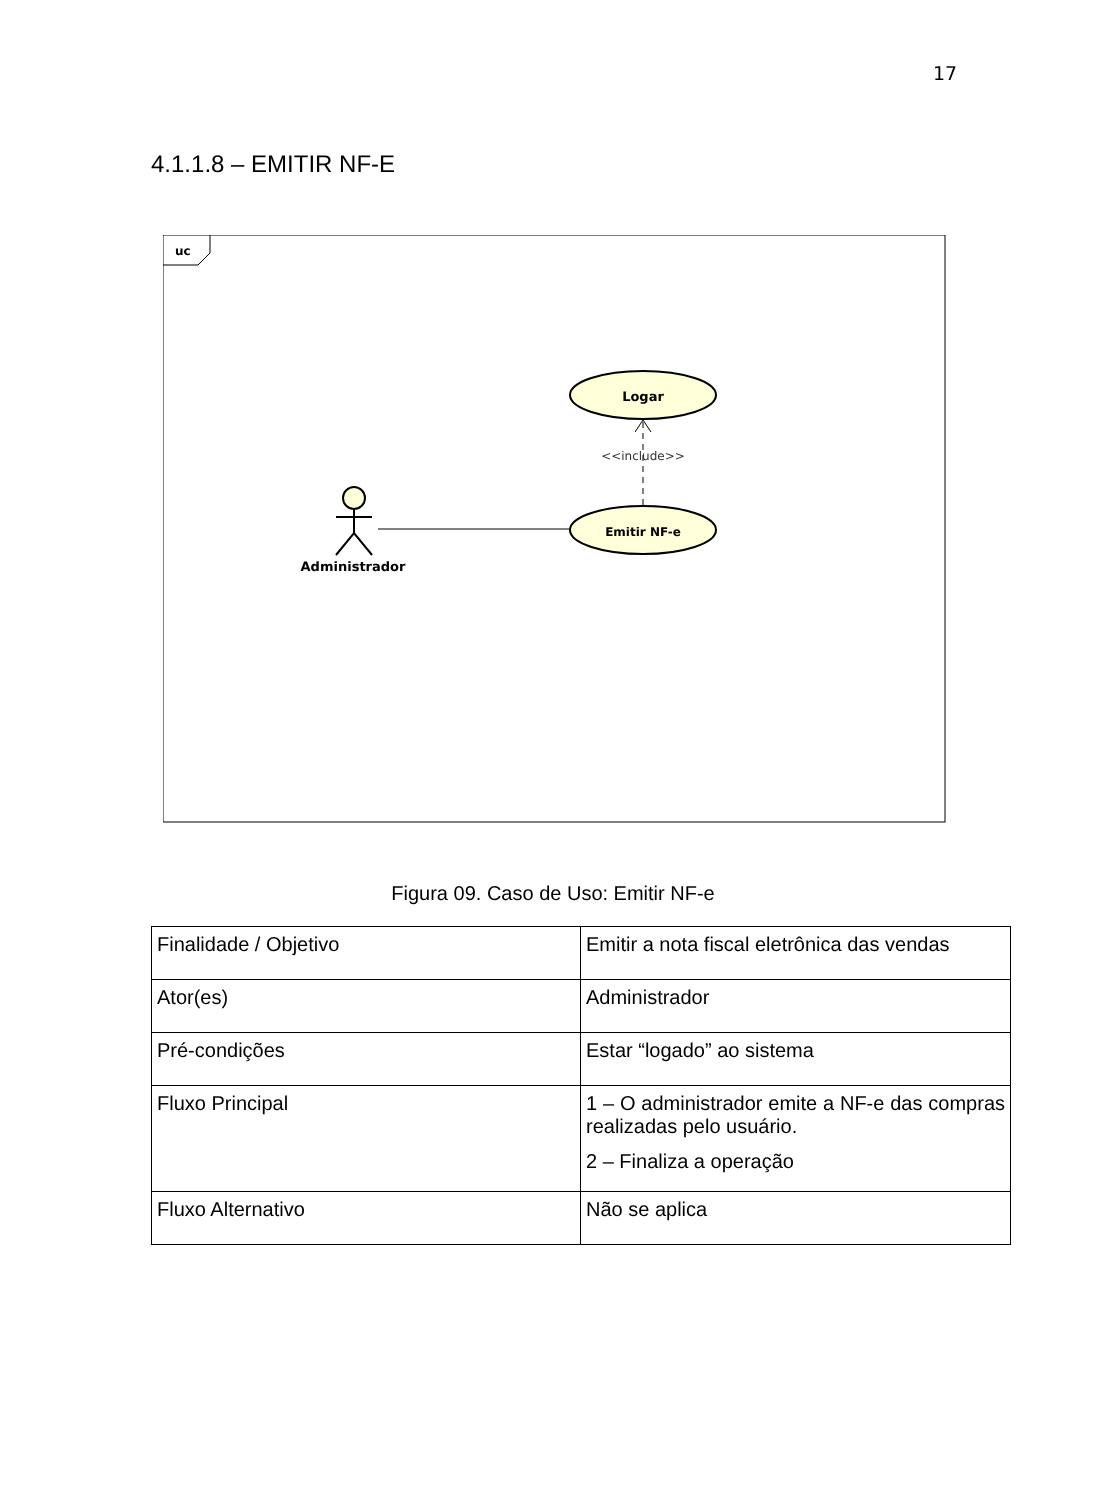17
4.1.1.8 – EMITIR NF-E
uc
Logar
Emitir NF-e
<<include>>
Administrador
Figura 09. Caso de Uso: Emitir NF-e
| Finalidade / Objetivo | Emitir a nota fiscal eletrônica das vendas |
| Ator(es) | Administrador |
| Pré-condições | Estar “logado” ao sistema |
| Fluxo Principal | 1 – O administrador emite a NF-e das compras realizadas pelo usuário. 2 – Finaliza a operação |
| Fluxo Alternativo | Não se aplica |